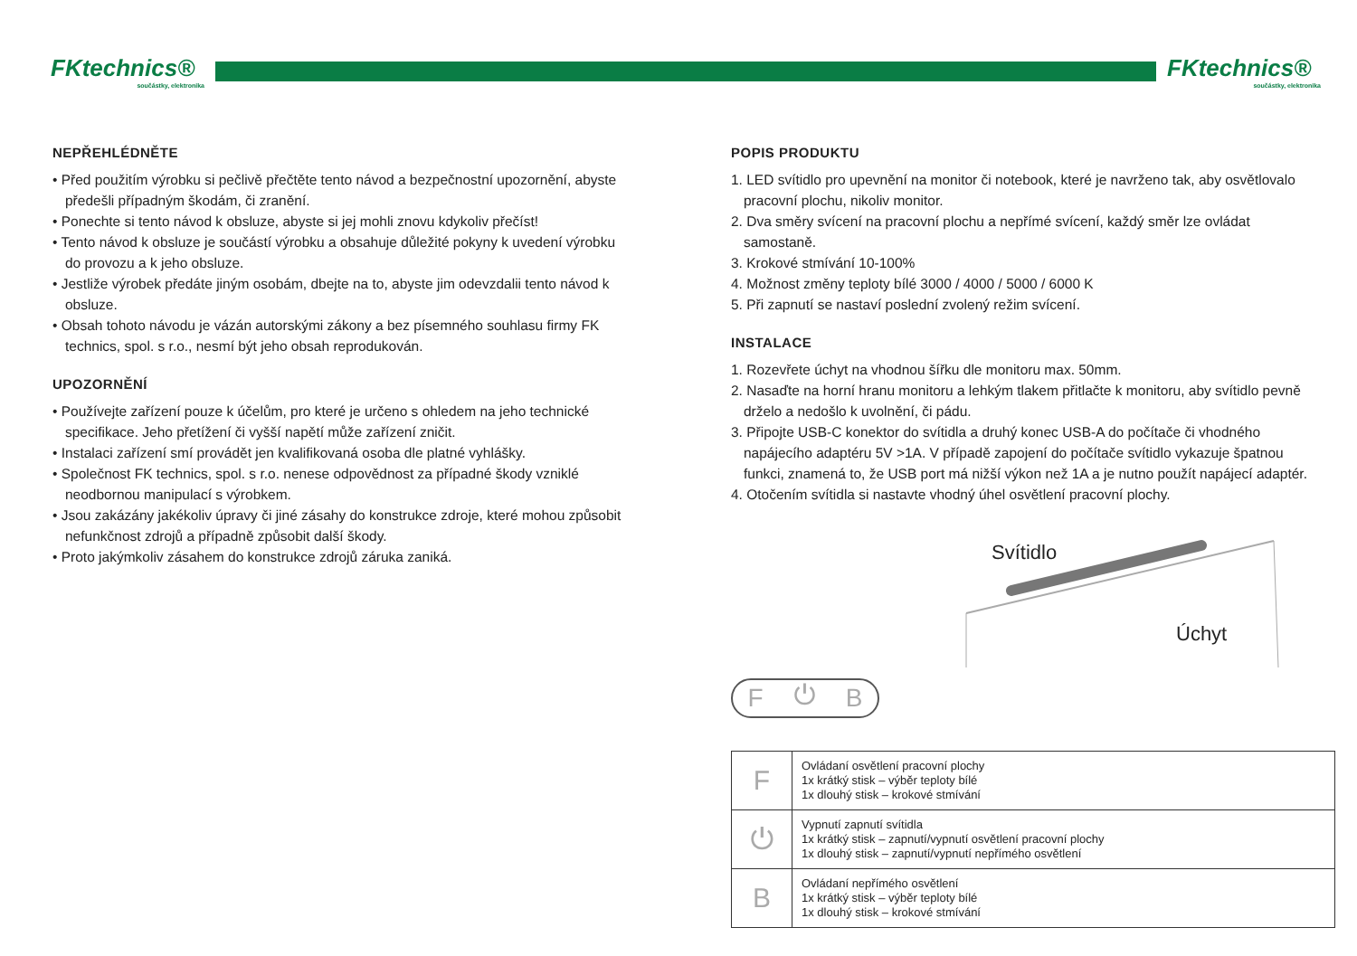FKtechnics®
součástky, elektronika
FKtechnics®
součástky, elektronika
NEPŘEHLÉDNĚTE
• Před použitím výrobku si pečlivě přečtěte tento návod a bezpečnostní upozornění, abyste předešli případným škodám, či zranění.
• Ponechte si tento návod k obsluze, abyste si jej mohli znovu kdykoliv přečíst!
• Tento návod k obsluze je součástí výrobku a obsahuje důležité pokyny k uvedení výrobku do provozu a k jeho obsluze.
• Jestliže výrobek předáte jiným osobám, dbejte na to, abyste jim odevzdalii tento návod k obsluze.
• Obsah tohoto návodu je vázán autorskými zákony a bez písemného souhlasu firmy FK technics, spol. s r.o., nesmí být jeho obsah reprodukován.
UPOZORNĚNÍ
• Používejte zařízení pouze k účelům, pro které je určeno s ohledem na jeho technické specifikace. Jeho přetížení či vyšší napětí může zařízení zničit.
• Instalaci zařízení smí provádět jen kvalifikovaná osoba dle platné vyhlášky.
• Společnost FK technics, spol. s r.o. nenese odpovědnost za případné škody vzniklé neodbornou manipulací s výrobkem.
• Jsou zakázány jakékoliv úpravy či jiné zásahy do konstrukce zdroje, které mohou způsobit nefunkčnost zdrojů a případně způsobit další škody.
• Proto jakýmkoliv zásahem do konstrukce zdrojů záruka zaniká.
POPIS PRODUKTU
1. LED svítidlo pro upevnění na monitor či notebook, které je navrženo tak, aby osvětlovalo pracovní plochu, nikoliv monitor.
2. Dva směry svícení na pracovní plochu a nepřímé svícení, každý směr lze ovládat samostaně.
3. Krokové stmívání 10-100%
4. Možnost změny teploty bílé 3000 / 4000 / 5000 / 6000 K
5. Při zapnutí se nastaví poslední zvolený režim svícení.
INSTALACE
1. Rozevřete úchyt na vhodnou šířku dle monitoru max. 50mm.
2. Nasaďte na horní hranu monitoru a lehkým tlakem přitlačte k monitoru, aby svítidlo pevně drželo a nedošlo k uvolnění, či pádu.
3. Připojte USB-C konektor do svítidla a druhý konec USB-A do počítače či vhodného napájecího adaptéru 5V >1A. V případě zapojení do počítače svítidlo vykazuje špatnou funkci, znamená to, že USB port má nižší výkon než 1A a je nutno použít napájecí adaptér.
4. Otočením svítidla si nastavte vhodný úhel osvětlení pracovní plochy.
Svítidlo
Úchyt
F ⏻ B
| F | Ovládaní osvětlení pracovní plochy 1x krátký stisk – výběr teploty bílé 1x dlouhý stisk – krokové stmívání |
| ⏻ | Vypnutí zapnutí svítidla 1x krátký stisk – zapnutí/vypnutí osvětlení pracovní plochy 1x dlouhý stisk – zapnutí/vypnutí nepřímého osvětlení |
| B | Ovládaní nepřímého osvětlení 1x krátký stisk – výběr teploty bílé 1x dlouhý stisk – krokové stmívání |